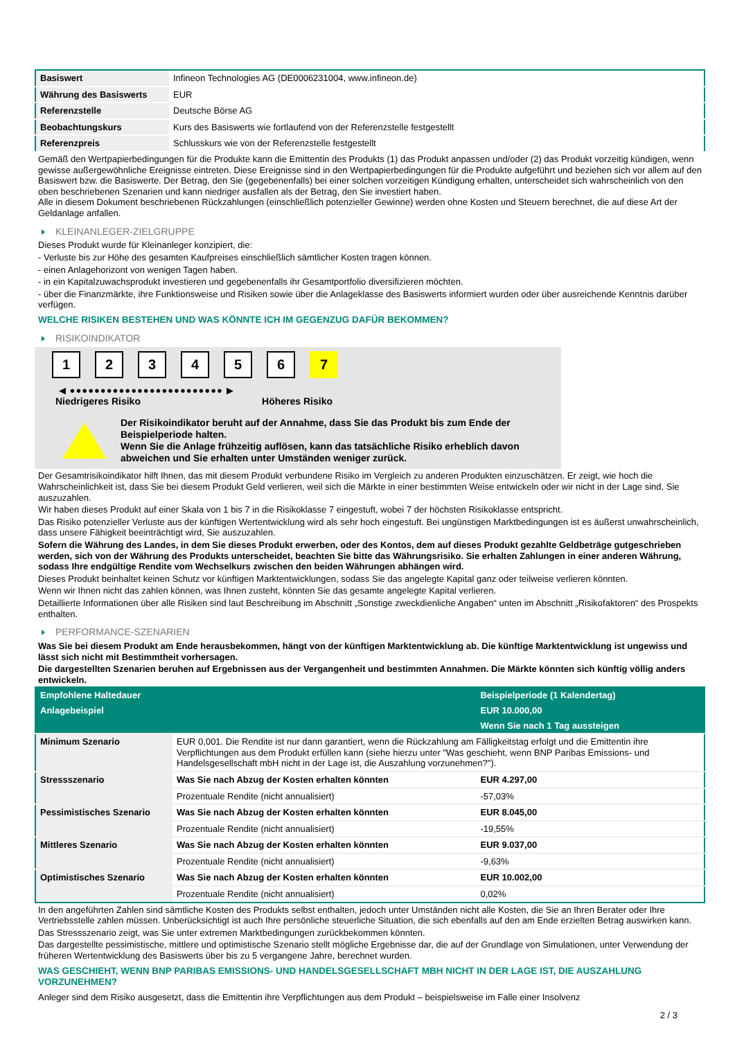| Basiswert | Infineon Technologies AG (DE0006231004, www.infineon.de) |
| Währung des Basiswerts | EUR |
| Referenzstelle | Deutsche Börse AG |
| Beobachtungskurs | Kurs des Basiswerts wie fortlaufend von der Referenzstelle festgestellt |
| Referenzpreis | Schlusskurs wie von der Referenzstelle festgestellt |
Gemäß den Wertpapierbedingungen für die Produkte kann die Emittentin des Produkts (1) das Produkt anpassen und/oder (2) das Produkt vorzeitig kündigen, wenn gewisse außergewöhnliche Ereignisse eintreten. Diese Ereignisse sind in den Wertpapierbedingungen für die Produkte aufgeführt und beziehen sich vor allem auf den Basiswert bzw. die Basiswerte. Der Betrag, den Sie (gegebenenfalls) bei einer solchen vorzeitigen Kündigung erhalten, unterscheidet sich wahrscheinlich von den oben beschriebenen Szenarien und kann niedriger ausfallen als der Betrag, den Sie investiert haben.
Alle in diesem Dokument beschriebenen Rückzahlungen (einschließlich potenzieller Gewinne) werden ohne Kosten und Steuern berechnet, die auf diese Art der Geldanlage anfallen.
KLEINANLEGER-ZIELGRUPPE
Dieses Produkt wurde für Kleinanleger konzipiert, die:
- Verluste bis zur Höhe des gesamten Kaufpreises einschließlich sämtlicher Kosten tragen können.
- einen Anlagehorizont von wenigen Tagen haben.
- in ein Kapitalzuwachsprodukt investieren und gegebenenfalls ihr Gesamtportfolio diversifizieren möchten.
- über die Finanzmärkte, ihre Funktionsweise und Risiken sowie über die Anlageklasse des Basiswerts informiert wurden oder über ausreichende Kenntnis darüber verfügen.
WELCHE RISIKEN BESTEHEN UND WAS KÖNNTE ICH IM GEGENZUG DAFÜR BEKOMMEN?
RISIKOINDIKATOR
123456 7
◀ ●●●●●●●●●●●●●●●●●●●●●●●●● ▶
Niedrigeres Risiko Höheres Risiko
Der Risikoindikator beruht auf der Annahme, dass Sie das Produkt bis zum Ende der Beispielperiode halten.
Wenn Sie die Anlage frühzeitig auflösen, kann das tatsächliche Risiko erheblich davon abweichen und Sie erhalten unter Umständen weniger zurück.
Der Gesamtrisikoindikator hilft Ihnen, das mit diesem Produkt verbundene Risiko im Vergleich zu anderen Produkten einzuschätzen. Er zeigt, wie hoch die Wahrscheinlichkeit ist, dass Sie bei diesem Produkt Geld verlieren, weil sich die Märkte in einer bestimmten Weise entwickeln oder wir nicht in der Lage sind, Sie auszuzahlen.
Wir haben dieses Produkt auf einer Skala von 1 bis 7 in die Risikoklasse 7 eingestuft, wobei 7 der höchsten Risikoklasse entspricht.
Das Risiko potenzieller Verluste aus der künftigen Wertentwicklung wird als sehr hoch eingestuft. Bei ungünstigen Marktbedingungen ist es äußerst unwahrscheinlich, dass unsere Fähigkeit beeinträchtigt wird, Sie auszuzahlen.
Sofern die Währung des Landes, in dem Sie dieses Produkt erwerben, oder des Kontos, dem auf dieses Produkt gezahlte Geldbeträge gutgeschrieben werden, sich von der Währung des Produkts unterscheidet, beachten Sie bitte das Währungsrisiko. Sie erhalten Zahlungen in einer anderen Währung, sodass Ihre endgültige Rendite vom Wechselkurs zwischen den beiden Währungen abhängen wird.
Dieses Produkt beinhaltet keinen Schutz vor künftigen Marktentwicklungen, sodass Sie das angelegte Kapital ganz oder teilweise verlieren könnten.
Wenn wir Ihnen nicht das zahlen können, was Ihnen zusteht, könnten Sie das gesamte angelegte Kapital verlieren.
Detaillierte Informationen über alle Risiken sind laut Beschreibung im Abschnitt „Sonstige zweckdienliche Angaben“ unten im Abschnitt „Risikofaktoren“ des Prospekts enthalten.
PERFORMANCE-SZENARIEN
Was Sie bei diesem Produkt am Ende herausbekommen, hängt von der künftigen Marktentwicklung ab. Die künftige Marktentwicklung ist ungewiss und lässt sich nicht mit Bestimmtheit vorhersagen.
Die dargestellten Szenarien beruhen auf Ergebnissen aus der Vergangenheit und bestimmten Annahmen. Die Märkte könnten sich künftig völlig anders entwickeln.
| Empfohlene Haltedauer | | Beispielperiode (1 Kalendertag) |
| --- | --- | --- |
| Anlagebeispiel | | EUR 10.000,00 |
| | | Wenn Sie nach 1 Tag aussteigen |
| Minimum Szenario | EUR 0,001. Die Rendite ist nur dann garantiert, wenn die Rückzahlung am Fälligkeitstag erfolgt und die Emittentin ihre Verpflichtungen aus dem Produkt erfüllen kann (siehe hierzu unter "Was geschieht, wenn BNP Paribas Emissions- und Handelsgesellschaft mbH nicht in der Lage ist, die Auszahlung vorzunehmen?"). | |
| Stressszenario | Was Sie nach Abzug der Kosten erhalten könnten | EUR 4.297,00 |
| | Prozentuale Rendite (nicht annualisiert) | -57,03% |
| Pessimistisches Szenario | Was Sie nach Abzug der Kosten erhalten könnten | EUR 8.045,00 |
| | Prozentuale Rendite (nicht annualisiert) | -19,55% |
| Mittleres Szenario | Was Sie nach Abzug der Kosten erhalten könnten | EUR 9.037,00 |
| | Prozentuale Rendite (nicht annualisiert) | -9,63% |
| Optimistisches Szenario | Was Sie nach Abzug der Kosten erhalten könnten | EUR 10.002,00 |
| | Prozentuale Rendite (nicht annualisiert) | 0,02% |
In den angeführten Zahlen sind sämtliche Kosten des Produkts selbst enthalten, jedoch unter Umständen nicht alle Kosten, die Sie an Ihren Berater oder Ihre Vertriebsstelle zahlen müssen. Unberücksichtigt ist auch Ihre persönliche steuerliche Situation, die sich ebenfalls auf den am Ende erzielten Betrag auswirken kann.
Das Stressszenario zeigt, was Sie unter extremen Marktbedingungen zurückbekommen könnten.
Das dargestellte pessimistische, mittlere und optimistische Szenario stellt mögliche Ergebnisse dar, die auf der Grundlage von Simulationen, unter Verwendung der früheren Wertentwicklung des Basiswerts über bis zu 5 vergangene Jahre, berechnet wurden.
WAS GESCHIEHT, WENN BNP PARIBAS EMISSIONS- UND HANDELSGESELLSCHAFT MBH NICHT IN DER LAGE IST, DIE AUSZAHLUNG VORZUNEHMEN?
Anleger sind dem Risiko ausgesetzt, dass die Emittentin ihre Verpflichtungen aus dem Produkt – beispielsweise im Falle einer Insolvenz
2 / 3